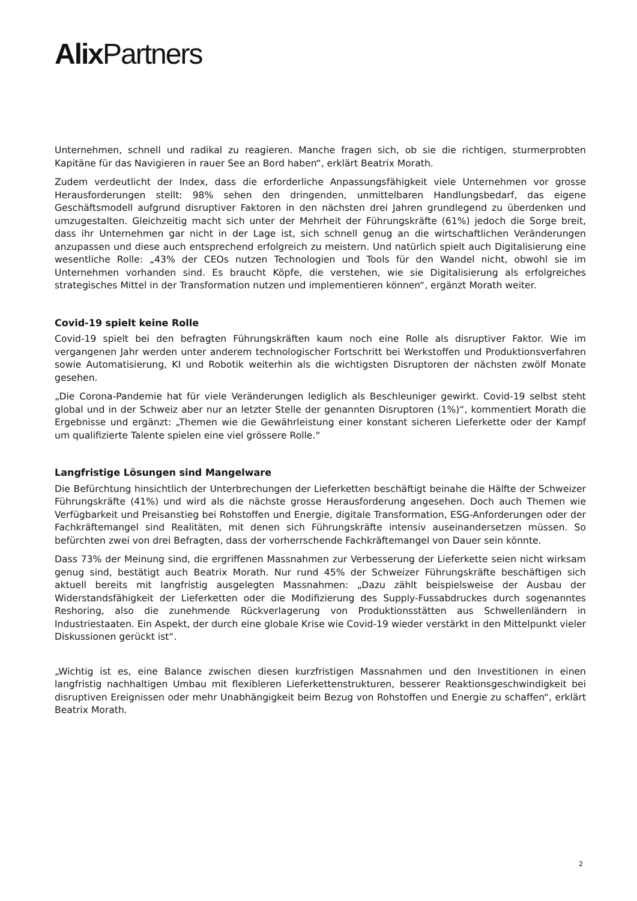Alix Partners
Unternehmen, schnell und radikal zu reagieren. Manche fragen sich, ob sie die richtigen, sturmerprobten Kapitäne für das Navigieren in rauer See an Bord haben“, erklärt Beatrix Morath.
Zudem verdeutlicht der Index, dass die erforderliche Anpassungsfähigkeit viele Unternehmen vor grosse Herausforderungen stellt: 98% sehen den dringenden, unmittelbaren Handlungsbedarf, das eigene Geschäftsmodell aufgrund disruptiver Faktoren in den nächsten drei Jahren grundlegend zu überdenken und umzugestalten. Gleichzeitig macht sich unter der Mehrheit der Führungskräfte (61%) jedoch die Sorge breit, dass ihr Unternehmen gar nicht in der Lage ist, sich schnell genug an die wirtschaftlichen Veränderungen anzupassen und diese auch entsprechend erfolgreich zu meistern. Und natürlich spielt auch Digitalisierung eine wesentliche Rolle: „43% der CEOs nutzen Technologien und Tools für den Wandel nicht, obwohl sie im Unternehmen vorhanden sind. Es braucht Köpfe, die verstehen, wie sie Digitalisierung als erfolgreiches strategisches Mittel in der Transformation nutzen und implementieren können“, ergänzt Morath weiter.
Covid-19 spielt keine Rolle
Covid-19 spielt bei den befragten Führungskräften kaum noch eine Rolle als disruptiver Faktor. Wie im vergangenen Jahr werden unter anderem technologischer Fortschritt bei Werkstoffen und Produktionsverfahren sowie Automatisierung, KI und Robotik weiterhin als die wichtigsten Disruptoren der nächsten zwölf Monate gesehen.
„Die Corona-Pandemie hat für viele Veränderungen lediglich als Beschleuniger gewirkt. Covid-19 selbst steht global und in der Schweiz aber nur an letzter Stelle der genannten Disruptoren (1%)“, kommentiert Morath die Ergebnisse und ergänzt: „Themen wie die Gewährleistung einer konstant sicheren Lieferkette oder der Kampf um qualifizierte Talente spielen eine viel grössere Rolle.“
Langfristige Lösungen sind Mangelware
Die Befürchtung hinsichtlich der Unterbrechungen der Lieferketten beschäftigt beinahe die Hälfte der Schweizer Führungskräfte (41%) und wird als die nächste grosse Herausforderung angesehen. Doch auch Themen wie Verfügbarkeit und Preisanstieg bei Rohstoffen und Energie, digitale Transformation, ESG-Anforderungen oder der Fachkräftemangel sind Realitäten, mit denen sich Führungskräfte intensiv auseinandersetzen müssen. So befürchten zwei von drei Befragten, dass der vorherrschende Fachkräftemangel von Dauer sein könnte.
Dass 73% der Meinung sind, die ergriffenen Massnahmen zur Verbesserung der Lieferkette seien nicht wirksam genug sind, bestätigt auch Beatrix Morath. Nur rund 45% der Schweizer Führungskräfte beschäftigen sich aktuell bereits mit langfristig ausgelegten Massnahmen: „Dazu zählt beispielsweise der Ausbau der Widerstandsfähigkeit der Lieferketten oder die Modifizierung des Supply-Fussabdruckes durch sogenanntes Reshoring, also die zunehmende Rückverlagerung von Produktionsstätten aus Schwellenländern in Industriestaaten. Ein Aspekt, der durch eine globale Krise wie Covid-19 wieder verstärkt in den Mittelpunkt vieler Diskussionen gerückt ist“.
„Wichtig ist es, eine Balance zwischen diesen kurzfristigen Massnahmen und den Investitionen in einen langfristig nachhaltigen Umbau mit flexibleren Lieferkettenstrukturen, besserer Reaktionsgeschwindigkeit bei disruptiven Ereignissen oder mehr Unabhängigkeit beim Bezug von Rohstoffen und Energie zu schaffen“, erklärt Beatrix Morath.
2